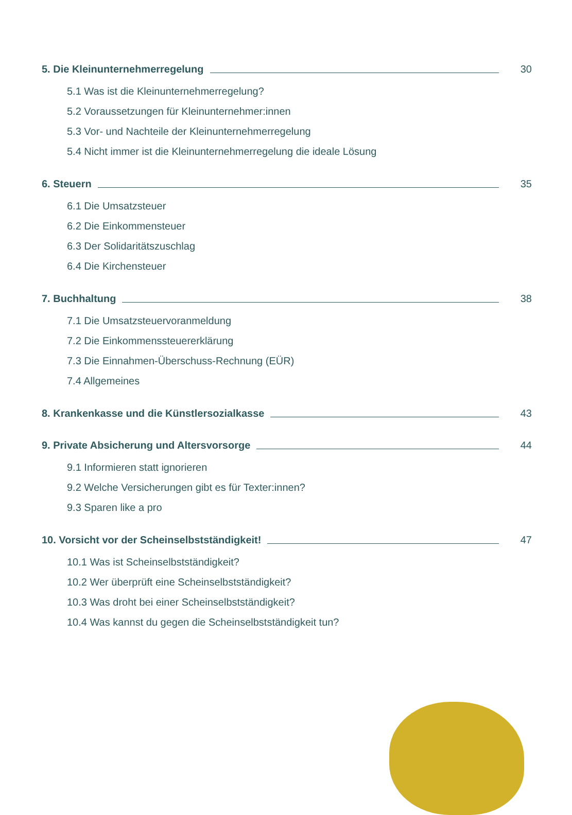5. Die Kleinunternehmerregelung 30
5.1 Was ist die Kleinunternehmerregelung?
5.2 Voraussetzungen für Kleinunternehmer:innen
5.3 Vor- und Nachteile der Kleinunternehmerregelung
5.4 Nicht immer ist die Kleinunternehmerregelung die ideale Lösung
6. Steuern 35
6.1 Die Umsatzsteuer
6.2 Die Einkommensteuer
6.3 Der Solidaritätszuschlag
6.4 Die Kirchensteuer
7. Buchhaltung 38
7.1 Die Umsatzsteuervoranmeldung
7.2 Die Einkommenssteuererklärung
7.3 Die Einnahmen-Überschuss-Rechnung (EÜR)
7.4 Allgemeines
8. Krankenkasse und die Künstlersozialkasse 43
9. Private Absicherung und Altersvorsorge 44
9.1 Informieren statt ignorieren
9.2 Welche Versicherungen gibt es für Texter:innen?
9.3 Sparen like a pro
10. Vorsicht vor der Scheinselbstständigkeit! 47
10.1 Was ist Scheinselbstständigkeit?
10.2 Wer überprüft eine Scheinselbstständigkeit?
10.3 Was droht bei einer Scheinselbstständigkeit?
10.4 Was kannst du gegen die Scheinselbstständigkeit tun?